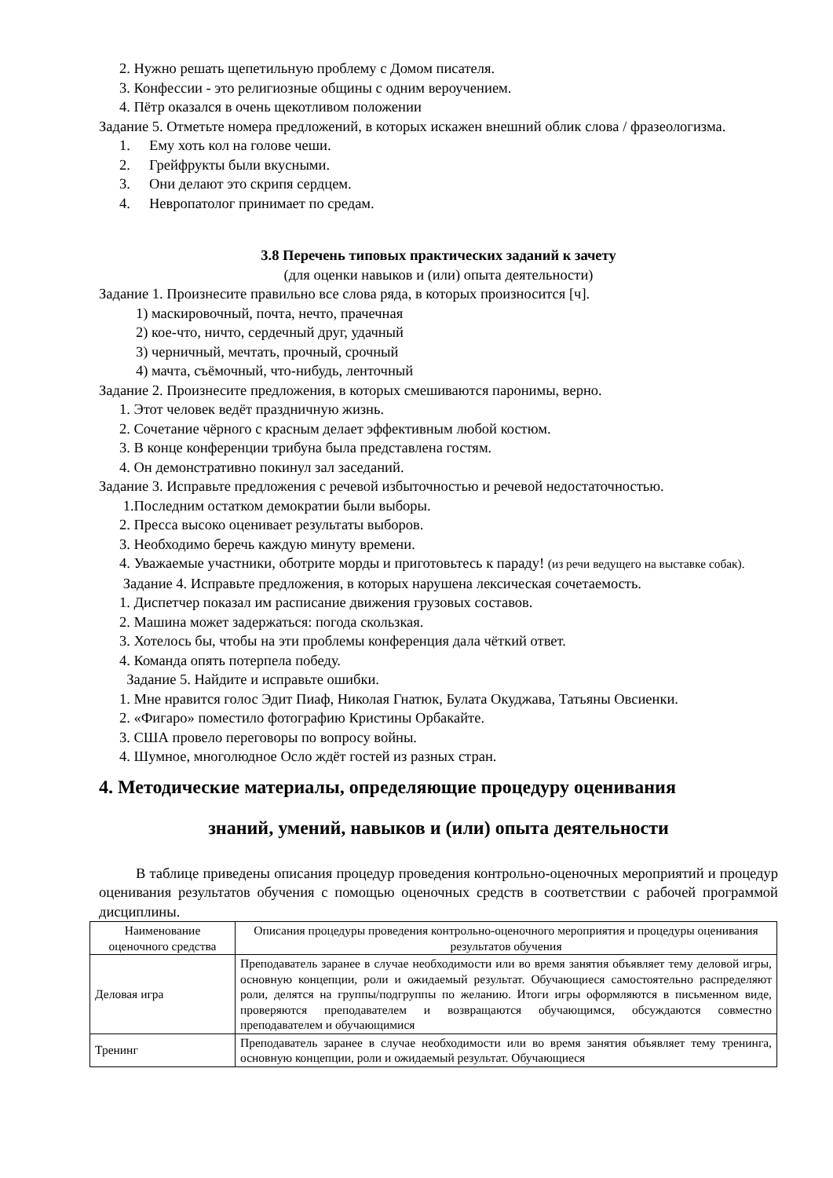2. Нужно решать щепетильную проблему с Домом писателя.
3. Конфессии - это религиозные общины с одним вероучением.
4. Пётр оказался в очень щекотливом положении
Задание 5. Отметьте номера предложений, в которых искажен внешний облик слова / фразеологизма.
1. Ему хоть кол на голове чеши.
2. Грейфрукты были вкусными.
3. Они делают это скрипя сердцем.
4. Невропатолог принимает по средам.
3.8 Перечень типовых практических заданий к зачету
(для оценки навыков и (или) опыта деятельности)
Задание 1. Произнесите правильно все слова ряда, в которых произносится [ч].
1) маскировочный, почта, нечто, прачечная
2) кое-что, ничто, сердечный друг, удачный
3) черничный, мечтать, прочный, срочный
4) мачта, съёмочный, что-нибудь, ленточный
Задание 2. Произнесите предложения, в которых смешиваются паронимы, верно.
1. Этот человек ведёт праздничную жизнь.
2. Сочетание чёрного с красным делает эффективным любой костюм.
3. В конце конференции трибуна была представлена гостям.
4. Он демонстративно покинул зал заседаний.
Задание 3. Исправьте предложения с речевой избыточностью и речевой недостаточностью.
1.Последним остатком демократии были выборы.
2. Пресса высоко оценивает результаты выборов.
3. Необходимо беречь каждую минуту времени.
4. Уважаемые участники, оботрите морды и приготовьтесь к параду! (из речи ведущего на выставке собак).
Задание 4. Исправьте предложения, в которых нарушена лексическая сочетаемость.
1. Диспетчер показал им расписание движения грузовых составов.
2. Машина может задержаться: погода скользкая.
3. Хотелось бы, чтобы на эти проблемы конференция дала чёткий ответ.
4. Команда опять потерпела победу.
Задание 5. Найдите и исправьте ошибки.
1. Мне нравится голос Эдит Пиаф, Николая Гнатюк, Булата Окуджава, Татьяны Овсиенки.
2. «Фигаро» поместило фотографию Кристины Орбакайте.
3. США провело переговоры по вопросу войны.
4. Шумное, многолюдное Осло ждёт гостей из разных стран.
4. Методические материалы, определяющие процедуру оценивания
знаний, умений, навыков и (или) опыта деятельности
В таблице приведены описания процедур проведения контрольно-оценочных мероприятий и процедур оценивания результатов обучения с помощью оценочных средств в соответствии с рабочей программой дисциплины.
| Наименование оценочного средства | Описания процедуры проведения контрольно-оценочного мероприятия и процедуры оценивания результатов обучения |
| Деловая игра | Преподаватель заранее в случае необходимости или во время занятия объявляет тему деловой игры, основную концепции, роли и ожидаемый результат. Обучающиеся самостоятельно распределяют роли, делятся на группы/подгруппы по желанию. Итоги игры оформляются в письменном виде, проверяются преподавателем и возвращаются обучающимся, обсуждаются совместно преподавателем и обучающимися |
| Тренинг | Преподаватель заранее в случае необходимости или во время занятия объявляет тему тренинга, основную концепции, роли и ожидаемый результат. Обучающиеся |